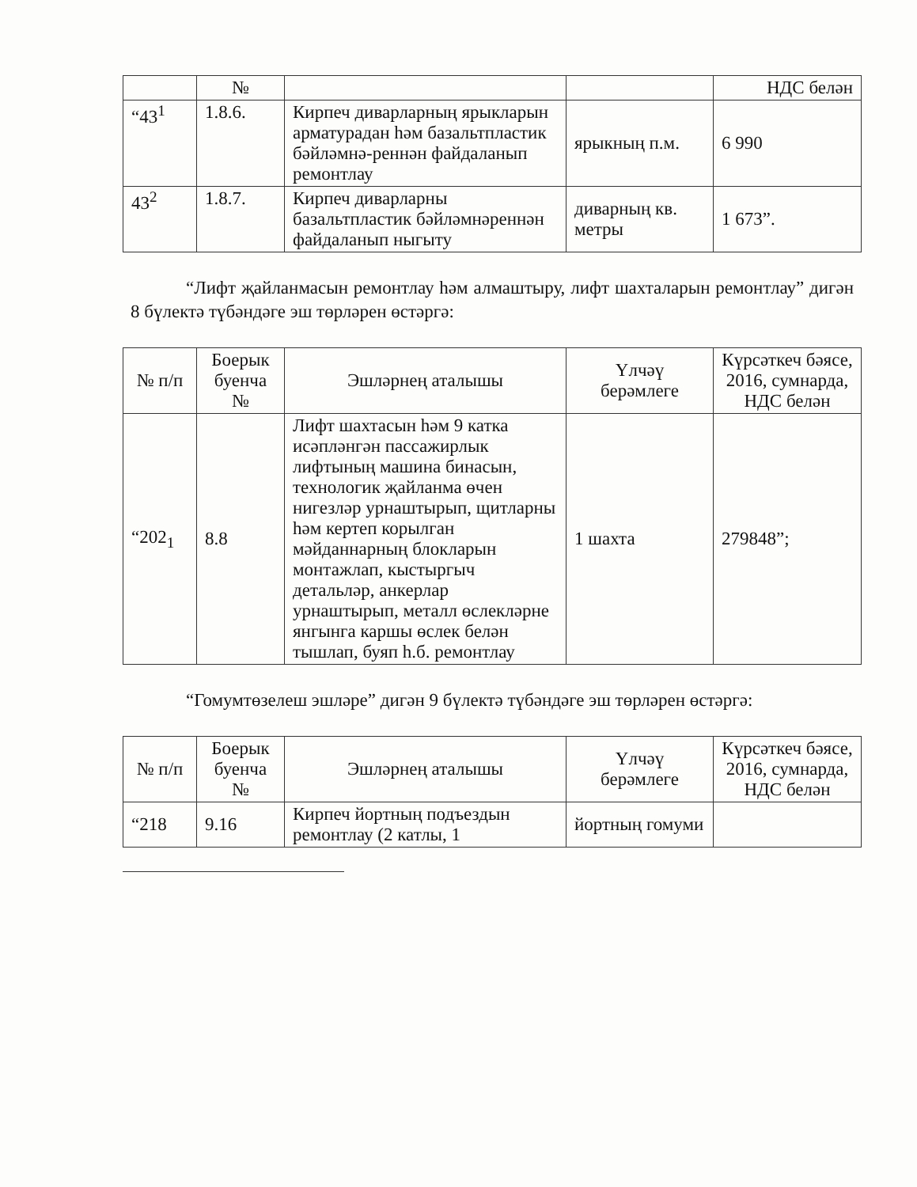| | № | | | НДС белән |
| --- | --- | --- | --- | --- |
| “43<sup>1</sup> | 1.8.6. | Кирпеч диварларның ярыкларын арматурадан һәм базальтпластик бәйләмнә-реннән файдаланып ремонтлау | ярыкның п.м. | 6 990 |
| 43<sup>2</sup> | 1.8.7. | Кирпеч диварларны базальтпластик бәйләмнәреннән файдаланып ныгыту | диварның кв. метры | 1 673”. |
“Лифт җайланмасын ремонтлау һәм алмаштыру, лифт шахталарын ремонтлау” дигән 8 бүлектә түбәндәге эш төрләрен өстәргә:
| № п/п | Боерык буенча № | Эшләрнең аталышы | Үлчәү берәмлеге | Күрсәткеч бәясе, 2016, сумнарда, НДС белән |
| --- | --- | --- | --- | --- |
| “202<sub>1</sub> | 8.8 | Лифт шахтасын һәм 9 катка исәпләнгән пассажирлык лифтының машина бинасын, технологик җайланма өчен нигезләр урнаштырып, щитларны һәм кертеп корылган мәйданнарның блокларын монтажлап, кыстыргыч детальләр, анкерлар урнаштырып, металл өслекләрне янгынга каршы өслек белән тышлап, буяп һ.б. ремонтлау | 1 шахта | 279848”; |
“Гомумтөзелеш эшләре” дигән 9 бүлектә түбәндәге эш төрләрен өстәргә:
| № п/п | Боерык буенча № | Эшләрнең аталышы | Үлчәү берәмлеге | Күрсәткеч бәясе, 2016, сумнарда, НДС белән |
| --- | --- | --- | --- | --- |
| “218 | 9.16 | Кирпеч йортның подъездын ремонтлау (2 катлы, 1 | йортның гомуми | |